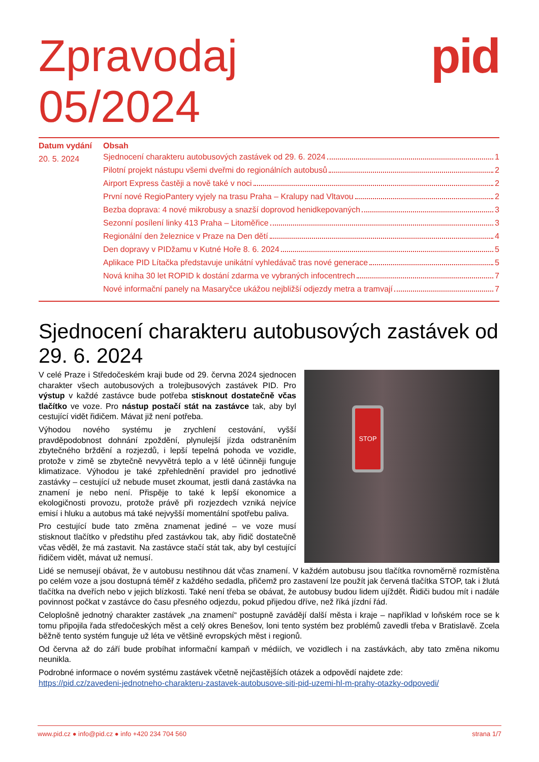Zpravodaj
05/2024
pid
Datum vydání
20. 5. 2024
Obsah
Sjednocení charakteru autobusových zastávek od 29. 6. 2024 1
Pilotní projekt nástupu všemi dveřmi do regionálních autobusů 2
Airport Express častěji a nově také v noci 2
První nové RegioPantery vyjely na trasu Praha – Kralupy nad Vltavou 2
Bezba doprava: 4 nové mikrobusy a snazší doprovod henidkepovaných 3
Sezonní posílení linky 413 Praha – Litoměřice 3
Regionální den železnice v Praze na Den dětí 4
Den dopravy v PIDžamu v Kutné Hoře 8. 6. 2024 5
Aplikace PID Lítačka představuje unikátní vyhledávač tras nové generace 5
Nová kniha 30 let ROPID k dostání zdarma ve vybraných infocentrech 7
Nové informační panely na Masaryčce ukážou nejbližší odjezdy metra a tramvají 7
Sjednocení charakteru autobusových zastávek od 29. 6. 2024
STOP
V celé Praze i Středočeském kraji bude od 29. června 2024 sjednocen charakter všech autobusových a trolejbusových zastávek PID. Pro výstup v každé zastávce bude potřeba stisknout dostatečně včas tlačítko ve voze. Pro nástup postačí stát na zastávce tak, aby byl cestující vidět řidičem. Mávat již není potřeba.
Výhodou nového systému je zrychlení cestování, vyšší pravděpodobnost dohnání zpoždění, plynulejší jízda odstraněním zbytečného brždění a rozjezdů, i lepší tepelná pohoda ve vozidle, protože v zimě se zbytečně nevyvětrá teplo a v létě účinněji funguje klimatizace. Výhodou je také zpřehlednění pravidel pro jednotlivé zastávky – cestující už nebude muset zkoumat, jestli daná zastávka na znamení je nebo není. Přispěje to také k lepší ekonomice a ekologičnosti provozu, protože právě při rozjezdech vzniká nejvíce emisí i hluku a autobus má také nejvyšší momentální spotřebu paliva.
Pro cestující bude tato změna znamenat jediné – ve voze musí stisknout tlačítko v předstihu před zastávkou tak, aby řidič dostatečně včas věděl, že má zastavit. Na zastávce stačí stát tak, aby byl cestující řidičem vidět, mávat už nemusí.
Lidé se nemusejí obávat, že v autobusu nestihnou dát včas znamení. V každém autobusu jsou tlačítka rovnoměrně rozmístěna po celém voze a jsou dostupná téměř z každého sedadla, přičemž pro zastavení lze použít jak červená tlačítka STOP, tak i žlutá tlačítka na dveřích nebo v jejich blízkosti. Také není třeba se obávat, že autobusy budou lidem ujíždět. Řidiči budou mít i nadále povinnost počkat v zastávce do času přesného odjezdu, pokud přijedou dříve, než říká jízdní řád.
Celoplošně jednotný charakter zastávek „na znamení“ postupně zavádějí další města i kraje – například v loňském roce se k tomu připojila řada středočeských měst a celý okres Benešov, loni tento systém bez problémů zavedli třeba v Bratislavě. Zcela běžně tento systém funguje už léta ve většině evropských měst i regionů.
Od června až do září bude probíhat informační kampaň v médiích, ve vozidlech i na zastávkách, aby tato změna nikomu neunikla.
Podrobné informace o novém systému zastávek včetně nejčastějších otázek a odpovědí najdete zde:
https://pid.cz/zavedeni-jednotneho-charakteru-zastavek-autobusove-siti-pid-uzemi-hl-m-prahy-otazky-odpovedi/
www.pid.cz ● info@pid.cz ● info +420 234 704 560 strana 1/7